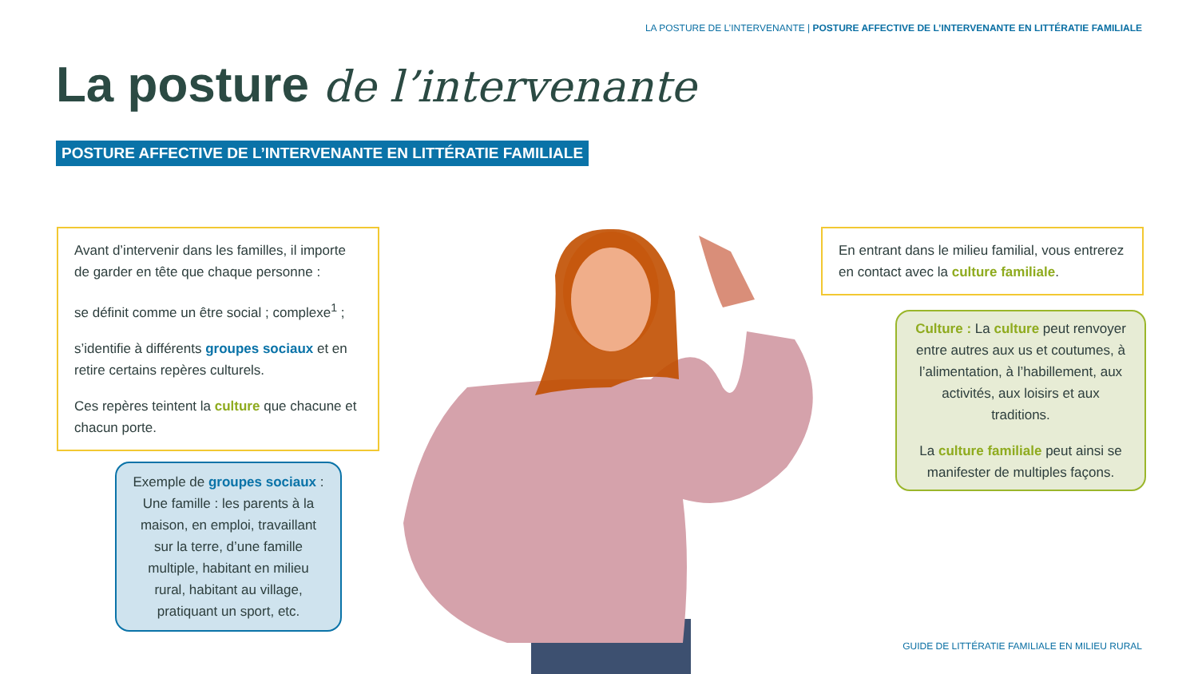LA POSTURE DE L’INTERVENANTE | POSTURE AFFECTIVE DE L’INTERVENANTE EN LITTÉRATIE FAMILIALE
La posture de l’intervenante
POSTURE AFFECTIVE DE L’INTERVENANTE EN LITTÉRATIE FAMILIALE
Avant d’intervenir dans les familles, il importe de garder en tête que chaque personne :
se définit comme un être social ; complexe<sup>1</sup> ;
s’identifie à différents groupes sociaux et en retire certains repères culturels.
Ces repères teintent la culture que chacune et chacun porte.
En entrant dans le milieu familial, vous entrerez en contact avec la culture familiale.
Culture : La culture peut renvoyer entre autres aux us et coutumes, à l’alimentation, à l’habillement, aux activités, aux loisirs et aux traditions.
La culture familiale peut ainsi se manifester de multiples façons.
Exemple de groupes sociaux : Une famille : les parents à la maison, en emploi, travaillant sur la terre, d’une famille multiple, habitant en milieu rural, habitant au village, pratiquant un sport, etc.
GUIDE DE LITTÉRATIE FAMILIALE EN MILIEU RURAL